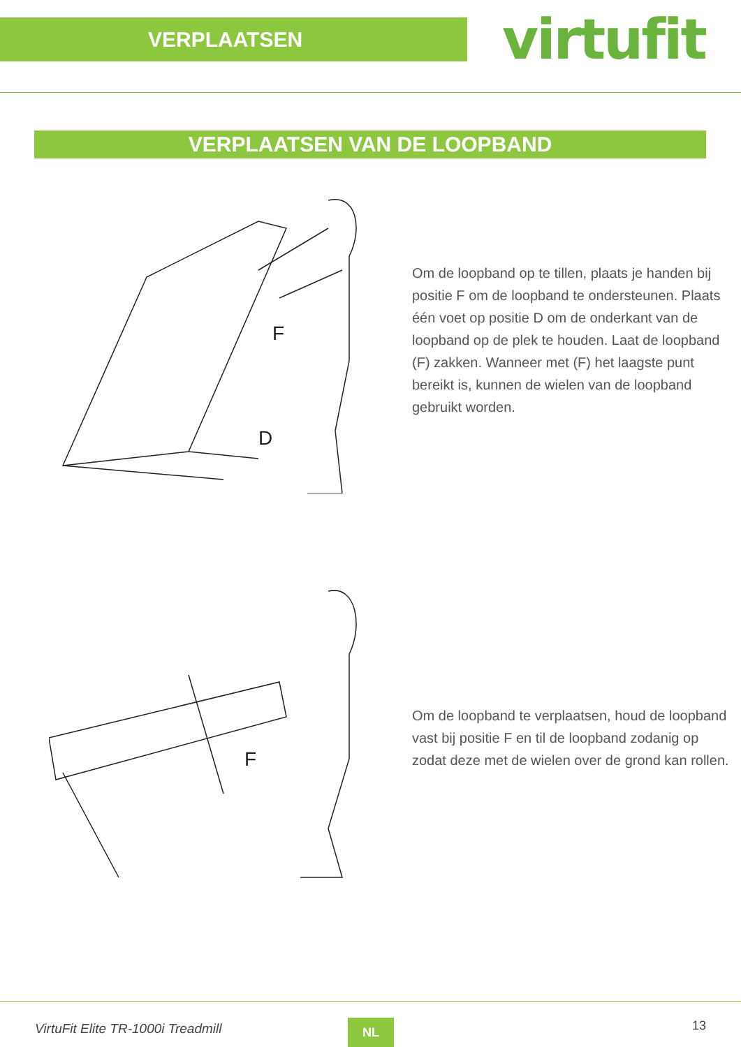VERPLAATSEN
virtufit
VERPLAATSEN VAN DE LOOPBAND
F
D
Om de loopband op te tillen, plaats je handen bij positie F om de loopband te ondersteunen. Plaats één voet op positie D om de onderkant van de loopband op de plek te houden. Laat de loopband (F) zakken. Wanneer met (F) het laagste punt bereikt is, kunnen de wielen van de loopband gebruikt worden.
F
Om de loopband te verplaatsen, houd de loopband vast bij positie F en til de loopband zodanig op zodat deze met de wielen over de grond kan rollen.
VirtuFit Elite TR-1000i Treadmill
NL 13